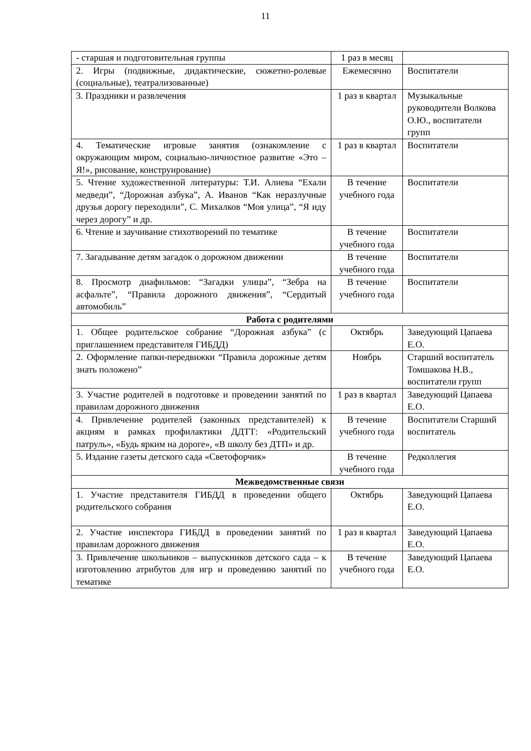11
| - старшая и подготовительная группы | 1 раз в месяц | |
| 2. Игры (подвижные, дидактические, сюжетно-ролевые (социальные), театрализованные) | Ежемесячно | Воспитатели |
| 3. Праздники и развлечения | 1 раз в квартал | Музыкальные руководители Волкова О.Ю., воспитатели групп |
| 4. Тематические игровые занятия (ознакомление с окружающим миром, социально-личностное развитие «Это – Я!», рисование, конструирование) | 1 раз в квартал | Воспитатели |
| 5. Чтение художественной литературы: Т.И. Алиева “Ехали медведи”, “Дорожная азбука”, А. Иванов “Как неразлучные друзья дорогу переходили”, С. Михалков “Моя улица”, “Я иду через дорогу” и др. | В течение учебного года | Воспитатели |
| 6. Чтение и заучивание стихотворений по тематике | В течение учебного года | Воспитатели |
| 7. Загадывание детям загадок о дорожном движении | В течение учебного года | Воспитатели |
| 8. Просмотр диафильмов: “Загадки улицы”, “Зебра на асфальте”, “Правила дорожного движения”, “Сердитый автомобиль” | В течение учебного года | Воспитатели |
| Работа с родителями | | |
| 1. Общее родительское собрание “Дорожная азбука” (с приглашением представителя ГИБДД) | Октябрь | Заведующий Цапаева Е.О. |
| 2. Оформление папки-передвижки “Правила дорожные детям знать положено” | Ноябрь | Старший воспитатель Томшакова Н.В., воспитатели групп |
| 3. Участие родителей в подготовке и проведении занятий по правилам дорожного движения | 1 раз в квартал | Заведующий Цапаева Е.О. |
| 4. Привлечение родителей (законных представителей) к акциям в рамках профилактики ДДТТ: «Родительский патруль», «Будь ярким на дороге», «В школу без ДТП» и др. | В течение учебного года | Воспитатели Старший воспитатель |
| 5. Издание газеты детского сада «Светофорчик» | В течение учебного года | Редколлегия |
| Межведомственные связи | | |
| 1. Участие представителя ГИБДД в проведении общего родительского собрания | Октябрь | Заведующий Цапаева Е.О. |
| 2. Участие инспектора ГИБДД в проведении занятий по правилам дорожного движения | 1 раз в квартал | Заведующий Цапаева Е.О. |
| 3. Привлечение школьников – выпускников детского сада – к изготовлению атрибутов для игр и проведению занятий по тематике | В течение учебного года | Заведующий Цапаева Е.О. |